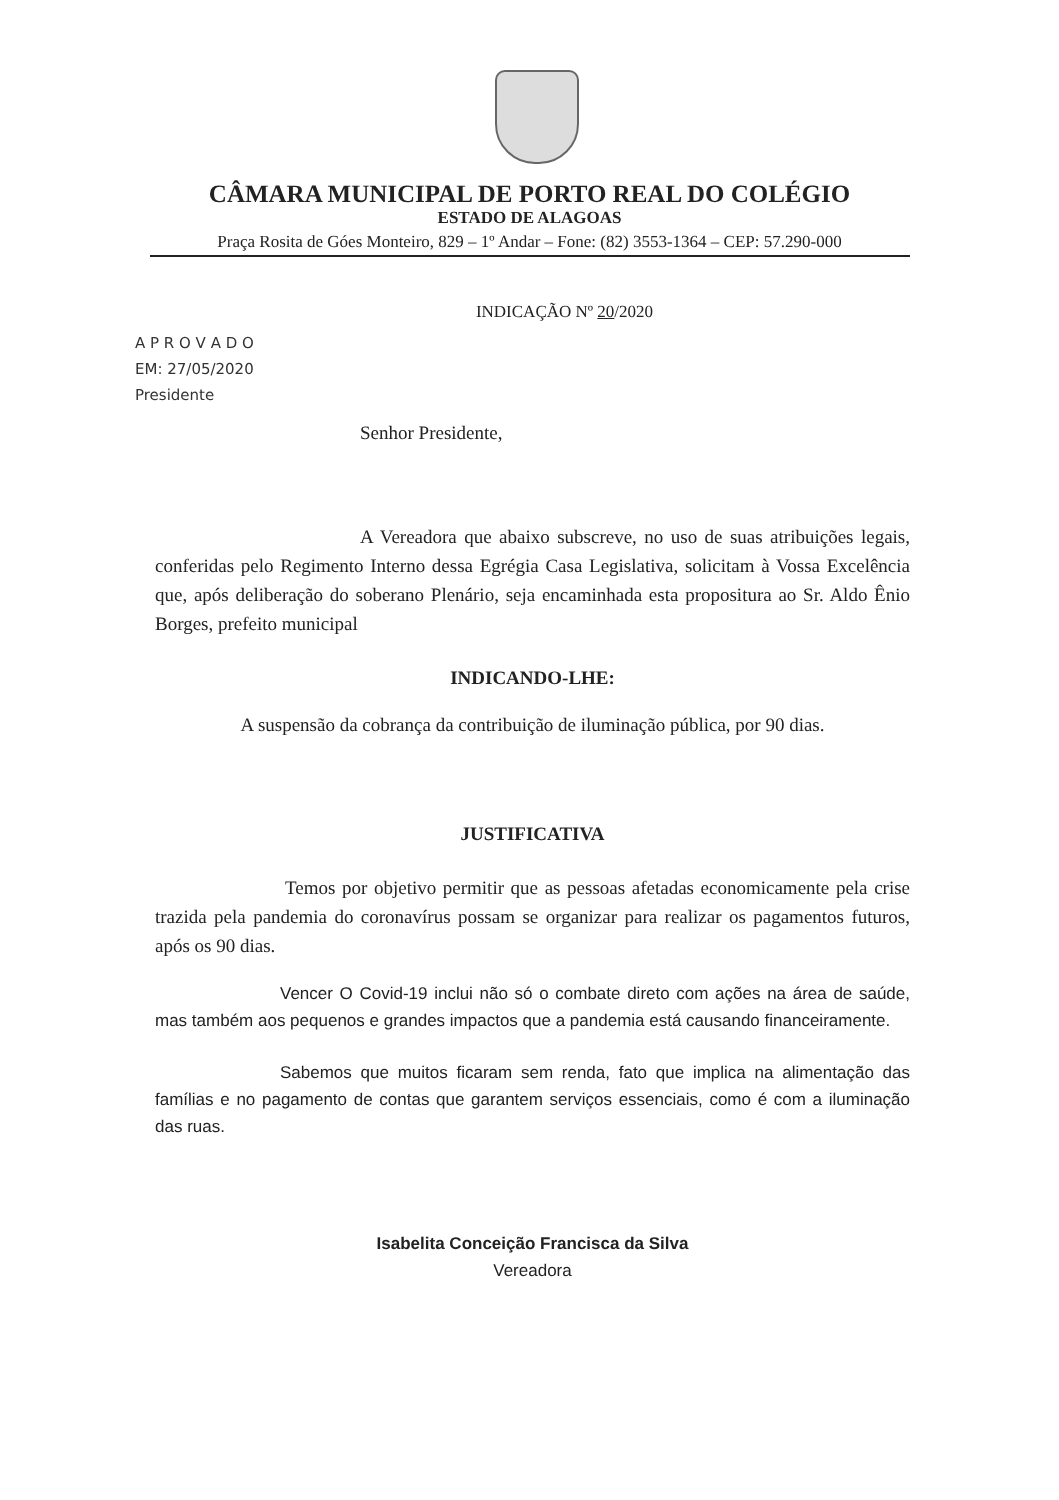CÂMARA MUNICIPAL DE PORTO REAL DO COLÉGIO
ESTADO DE ALAGOAS
Praça Rosita de Góes Monteiro, 829 – 1º Andar – Fone: (82) 3553-1364 – CEP: 57.290-000
INDICAÇÃO Nº 20/2020
A P R O V A D O
EM: 27/05/2020
Presidente
Senhor Presidente,
A Vereadora que abaixo subscreve, no uso de suas atribuições legais, conferidas pelo Regimento Interno dessa Egrégia Casa Legislativa, solicitam à Vossa Excelência que, após deliberação do soberano Plenário, seja encaminhada esta propositura ao Sr. Aldo Ênio Borges, prefeito municipal
INDICANDO-LHE:
A suspensão da cobrança da contribuição de iluminação pública, por 90 dias.
JUSTIFICATIVA
Temos por objetivo permitir que as pessoas afetadas economicamente pela crise trazida pela pandemia do coronavírus possam se organizar para realizar os pagamentos futuros, após os 90 dias.
Vencer O Covid-19 inclui não só o combate direto com ações na área de saúde, mas também aos pequenos e grandes impactos que a pandemia está causando financeiramente.
Sabemos que muitos ficaram sem renda, fato que implica na alimentação das famílias e no pagamento de contas que garantem serviços essenciais, como é com a iluminação das ruas.
Isabelita Conceição Francisca da Silva
Vereadora